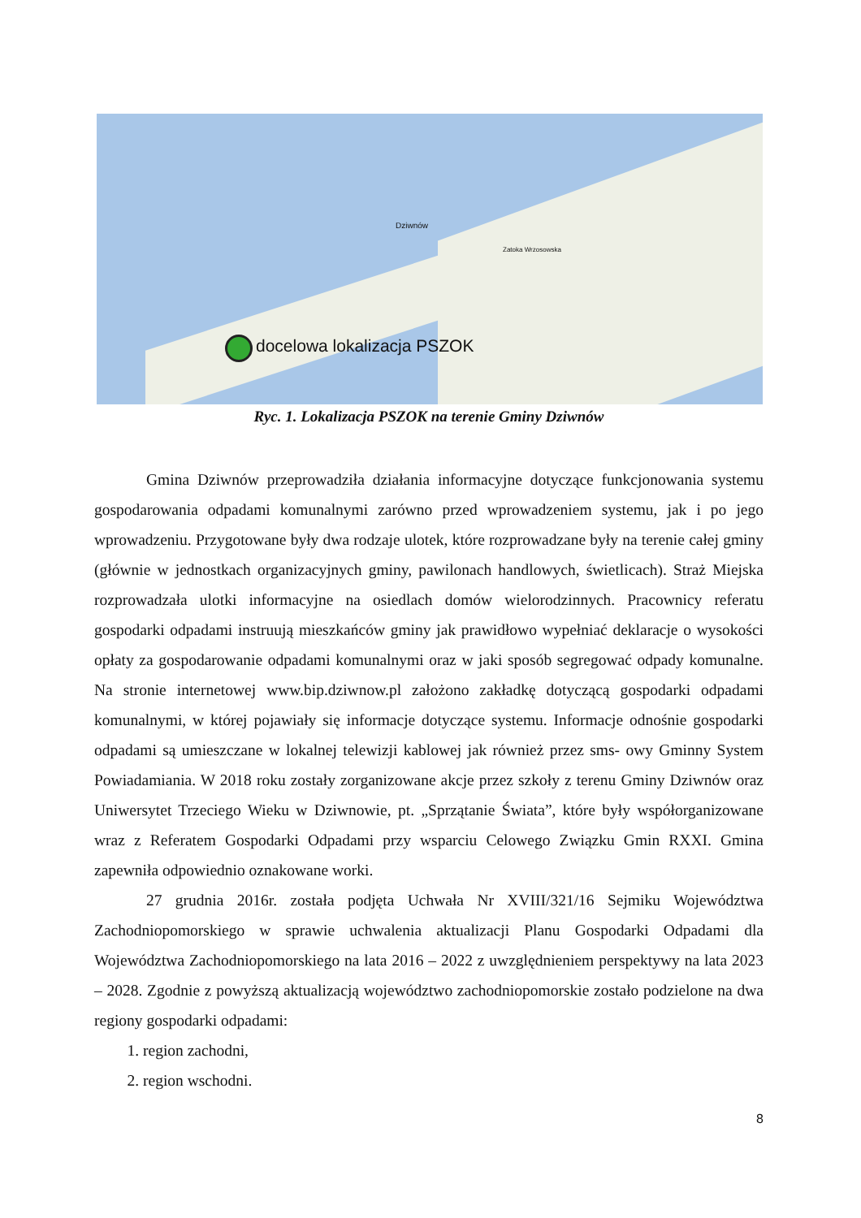Dziwnów
Zatoka Wrzosowska
docelowa lokalizacja PSZOK
Ryc. 1. Lokalizacja PSZOK na terenie Gminy Dziwnów
Gmina Dziwnów przeprowadziła działania informacyjne dotyczące funkcjonowania systemu gospodarowania odpadami komunalnymi zarówno przed wprowadzeniem systemu, jak i po jego wprowadzeniu. Przygotowane były dwa rodzaje ulotek, które rozprowadzane były na terenie całej gminy (głównie w jednostkach organizacyjnych gminy, pawilonach handlowych, świetlicach). Straż Miejska rozprowadzała ulotki informacyjne na osiedlach domów wielorodzinnych. Pracownicy referatu gospodarki odpadami instruują mieszkańców gminy jak prawidłowo wypełniać deklaracje o wysokości opłaty za gospodarowanie odpadami komunalnymi oraz w jaki sposób segregować odpady komunalne. Na stronie internetowej www.bip.dziwnow.pl założono zakładkę dotyczącą gospodarki odpadami komunalnymi, w której pojawiały się informacje dotyczące systemu. Informacje odnośnie gospodarki odpadami są umieszczane w lokalnej telewizji kablowej jak również przez sms- owy Gminny System Powiadamiania. W 2018 roku zostały zorganizowane akcje przez szkoły z terenu Gminy Dziwnów oraz Uniwersytet Trzeciego Wieku w Dziwnowie, pt. „Sprzątanie Świata”, które były współorganizowane wraz z Referatem Gospodarki Odpadami przy wsparciu Celowego Związku Gmin RXXI. Gmina zapewniła odpowiednio oznakowane worki.
27 grudnia 2016r. została podjęta Uchwała Nr XVIII/321/16 Sejmiku Województwa Zachodniopomorskiego w sprawie uchwalenia aktualizacji Planu Gospodarki Odpadami dla Województwa Zachodniopomorskiego na lata 2016 – 2022 z uwzględnieniem perspektywy na lata 2023 – 2028. Zgodnie z powyższą aktualizacją województwo zachodniopomorskie zostało podzielone na dwa regiony gospodarki odpadami:
1. region zachodni,
2. region wschodni.
8